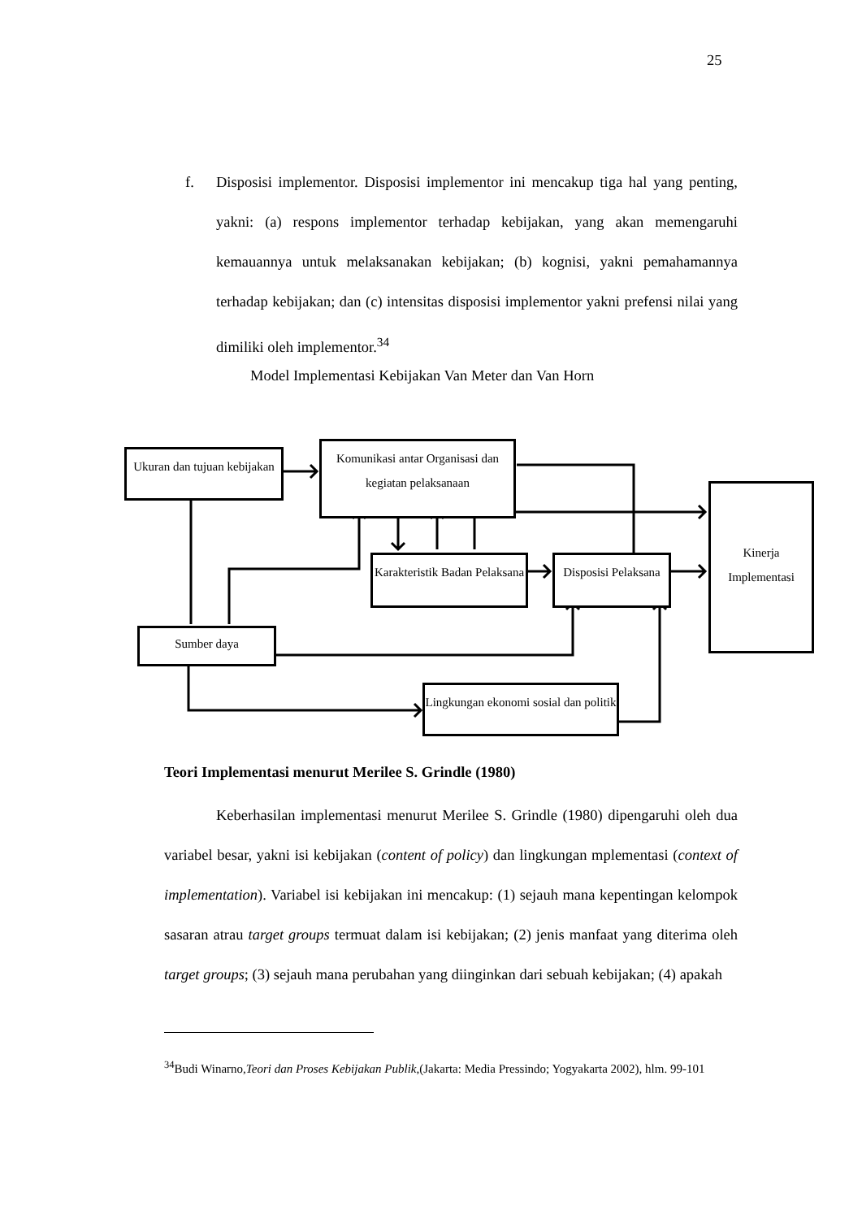25
f. Disposisi implementor. Disposisi implementor ini mencakup tiga hal yang penting, yakni: (a) respons implementor terhadap kebijakan, yang akan memengaruhi kemauannya untuk melaksanakan kebijakan; (b) kognisi, yakni pemahamannya terhadap kebijakan; dan (c) intensitas disposisi implementor yakni prefensi nilai yang dimiliki oleh implementor.<sup>34</sup>
Model Implementasi Kebijakan Van Meter dan Van Horn
Ukuran dan tujuan kebijakan
Komunikasi antar Organisasi dan kegiatan pelaksanaan
Kinerja Implementasi
Karakteristik Badan Pelaksana
Disposisi Pelaksana
Sumber daya
Lingkungan ekonomi sosial dan politik
Teori Implementasi menurut Merilee S. Grindle (1980)
Keberhasilan implementasi menurut Merilee S. Grindle (1980) dipengaruhi oleh dua variabel besar, yakni isi kebijakan (content of policy) dan lingkungan mplementasi (context of implementation). Variabel isi kebijakan ini mencakup: (1) sejauh mana kepentingan kelompok sasaran atrau target groups termuat dalam isi kebijakan; (2) jenis manfaat yang diterima oleh target groups; (3) sejauh mana perubahan yang diinginkan dari sebuah kebijakan; (4) apakah
<sup>34</sup> Budi Winarno,Teori dan Proses Kebijakan Publik,(Jakarta: Media Pressindo; Yogyakarta 2002), hlm. 99-101